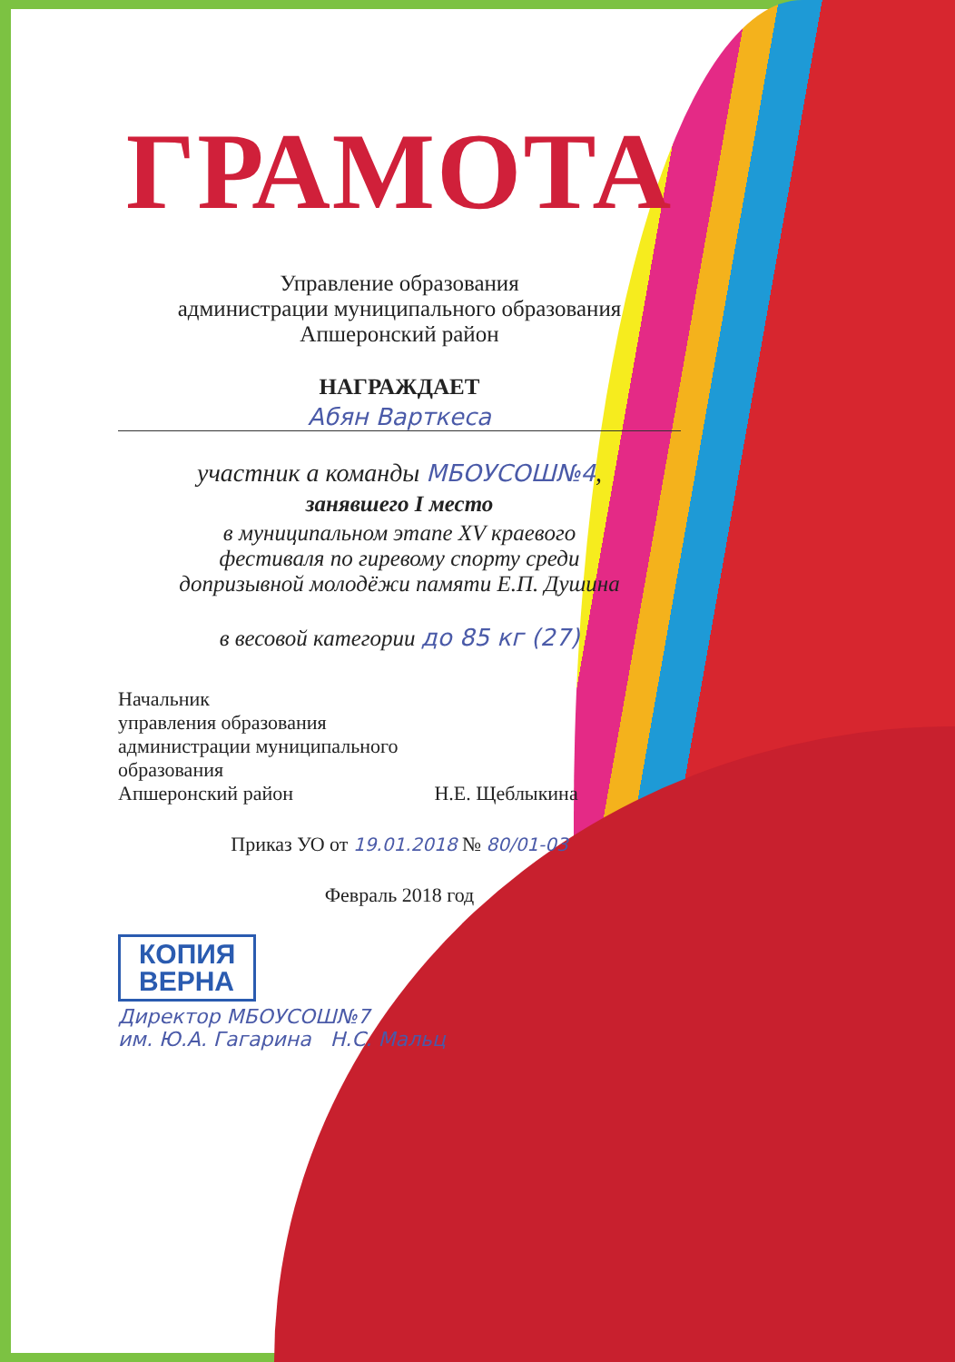ГРАМОТА
Управление образования
администрации муниципального образования
Апшеронский район
НАГРАЖДАЕТ
Абян Варткеса
участник а команды МБОУСОШ№4,
занявшего I место
в муниципальном этапе XV краевого
фестиваля по гиревому спорту среди
допризывной молодёжи памяти Е.П. Душина
в весовой категории до 85 кг (27)
Начальник
управления образования
администрации муниципального
образования
Апшеронский район Н.Е. Щеблыкина
Приказ УО от 19.01.2018 № 80/01-03
Февраль 2018 год
КОПИЯ
ВЕРНА
Директор МБОУСОШ№7
им. Ю.А. Гагарина Н.С. Мальц